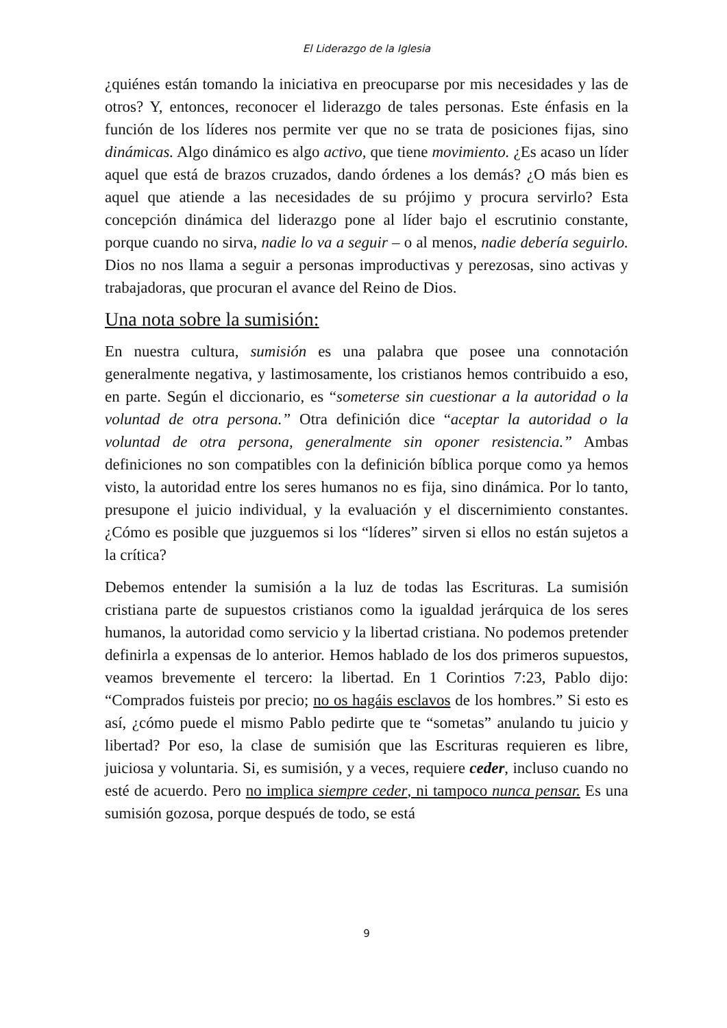El Liderazgo de la Iglesia
¿quiénes están tomando la iniciativa en preocuparse por mis necesidades y las de otros? Y, entonces, reconocer el liderazgo de tales personas. Este énfasis en la función de los líderes nos permite ver que no se trata de posiciones fijas, sino dinámicas. Algo dinámico es algo activo, que tiene movimiento. ¿Es acaso un líder aquel que está de brazos cruzados, dando órdenes a los demás? ¿O más bien es aquel que atiende a las necesidades de su prójimo y procura servirlo? Esta concepción dinámica del liderazgo pone al líder bajo el escrutinio constante, porque cuando no sirva, nadie lo va a seguir – o al menos, nadie debería seguirlo. Dios no nos llama a seguir a personas improductivas y perezosas, sino activas y trabajadoras, que procuran el avance del Reino de Dios.
Una nota sobre la sumisión:
En nuestra cultura, sumisión es una palabra que posee una connotación generalmente negativa, y lastimosamente, los cristianos hemos contribuido a eso, en parte. Según el diccionario, es “someterse sin cuestionar a la autoridad o la voluntad de otra persona.” Otra definición dice “aceptar la autoridad o la voluntad de otra persona, generalmente sin oponer resistencia.” Ambas definiciones no son compatibles con la definición bíblica porque como ya hemos visto, la autoridad entre los seres humanos no es fija, sino dinámica. Por lo tanto, presupone el juicio individual, y la evaluación y el discernimiento constantes. ¿Cómo es posible que juzguemos si los “líderes” sirven si ellos no están sujetos a la crítica?
Debemos entender la sumisión a la luz de todas las Escrituras. La sumisión cristiana parte de supuestos cristianos como la igualdad jerárquica de los seres humanos, la autoridad como servicio y la libertad cristiana. No podemos pretender definirla a expensas de lo anterior. Hemos hablado de los dos primeros supuestos, veamos brevemente el tercero: la libertad. En 1 Corintios 7:23, Pablo dijo: “Comprados fuisteis por precio; no os hagáis esclavos de los hombres.” Si esto es así, ¿cómo puede el mismo Pablo pedirte que te “sometas” anulando tu juicio y libertad? Por eso, la clase de sumisión que las Escrituras requieren es libre, juiciosa y voluntaria. Si, es sumisión, y a veces, requiere ceder, incluso cuando no esté de acuerdo. Pero no implica siempre ceder, ni tampoco nunca pensar. Es una sumisión gozosa, porque después de todo, se está
9